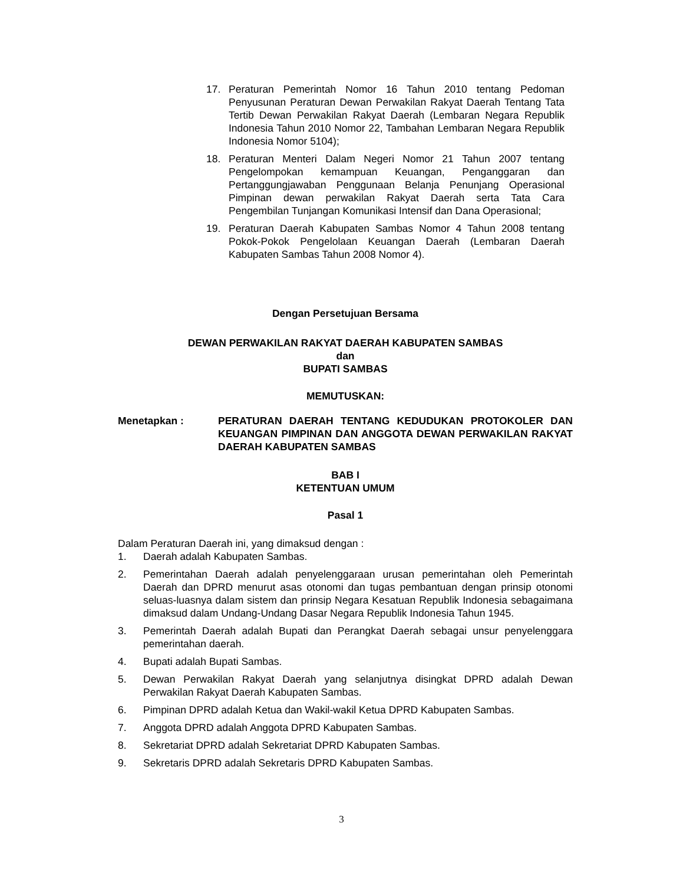17. Peraturan Pemerintah Nomor 16 Tahun 2010 tentang Pedoman Penyusunan Peraturan Dewan Perwakilan Rakyat Daerah Tentang Tata Tertib Dewan Perwakilan Rakyat Daerah (Lembaran Negara Republik Indonesia Tahun 2010 Nomor 22, Tambahan Lembaran Negara Republik Indonesia Nomor 5104);
18. Peraturan Menteri Dalam Negeri Nomor 21 Tahun 2007 tentang Pengelompokan kemampuan Keuangan, Penganggaran dan Pertanggungjawaban Penggunaan Belanja Penunjang Operasional Pimpinan dewan perwakilan Rakyat Daerah serta Tata Cara Pengembilan Tunjangan Komunikasi Intensif dan Dana Operasional;
19. Peraturan Daerah Kabupaten Sambas Nomor 4 Tahun 2008 tentang Pokok-Pokok Pengelolaan Keuangan Daerah (Lembaran Daerah Kabupaten Sambas Tahun 2008 Nomor 4).
Dengan Persetujuan Bersama
DEWAN PERWAKILAN RAKYAT DAERAH KABUPATEN SAMBAS
dan
BUPATI SAMBAS
MEMUTUSKAN:
Menetapkan : PERATURAN DAERAH TENTANG KEDUDUKAN PROTOKOLER DAN KEUANGAN PIMPINAN DAN ANGGOTA DEWAN PERWAKILAN RAKYAT DAERAH KABUPATEN SAMBAS
BAB I
KETENTUAN UMUM
Pasal 1
Dalam Peraturan Daerah ini, yang dimaksud dengan :
1. Daerah adalah Kabupaten Sambas.
2. Pemerintahan Daerah adalah penyelenggaraan urusan pemerintahan oleh Pemerintah Daerah dan DPRD menurut asas otonomi dan tugas pembantuan dengan prinsip otonomi seluas-luasnya dalam sistem dan prinsip Negara Kesatuan Republik Indonesia sebagaimana dimaksud dalam Undang-Undang Dasar Negara Republik Indonesia Tahun 1945.
3. Pemerintah Daerah adalah Bupati dan Perangkat Daerah sebagai unsur penyelenggara pemerintahan daerah.
4. Bupati adalah Bupati Sambas.
5. Dewan Perwakilan Rakyat Daerah yang selanjutnya disingkat DPRD adalah Dewan Perwakilan Rakyat Daerah Kabupaten Sambas.
6. Pimpinan DPRD adalah Ketua dan Wakil-wakil Ketua DPRD Kabupaten Sambas.
7. Anggota DPRD adalah Anggota DPRD Kabupaten Sambas.
8. Sekretariat DPRD adalah Sekretariat DPRD Kabupaten Sambas.
9. Sekretaris DPRD adalah Sekretaris DPRD Kabupaten Sambas.
3